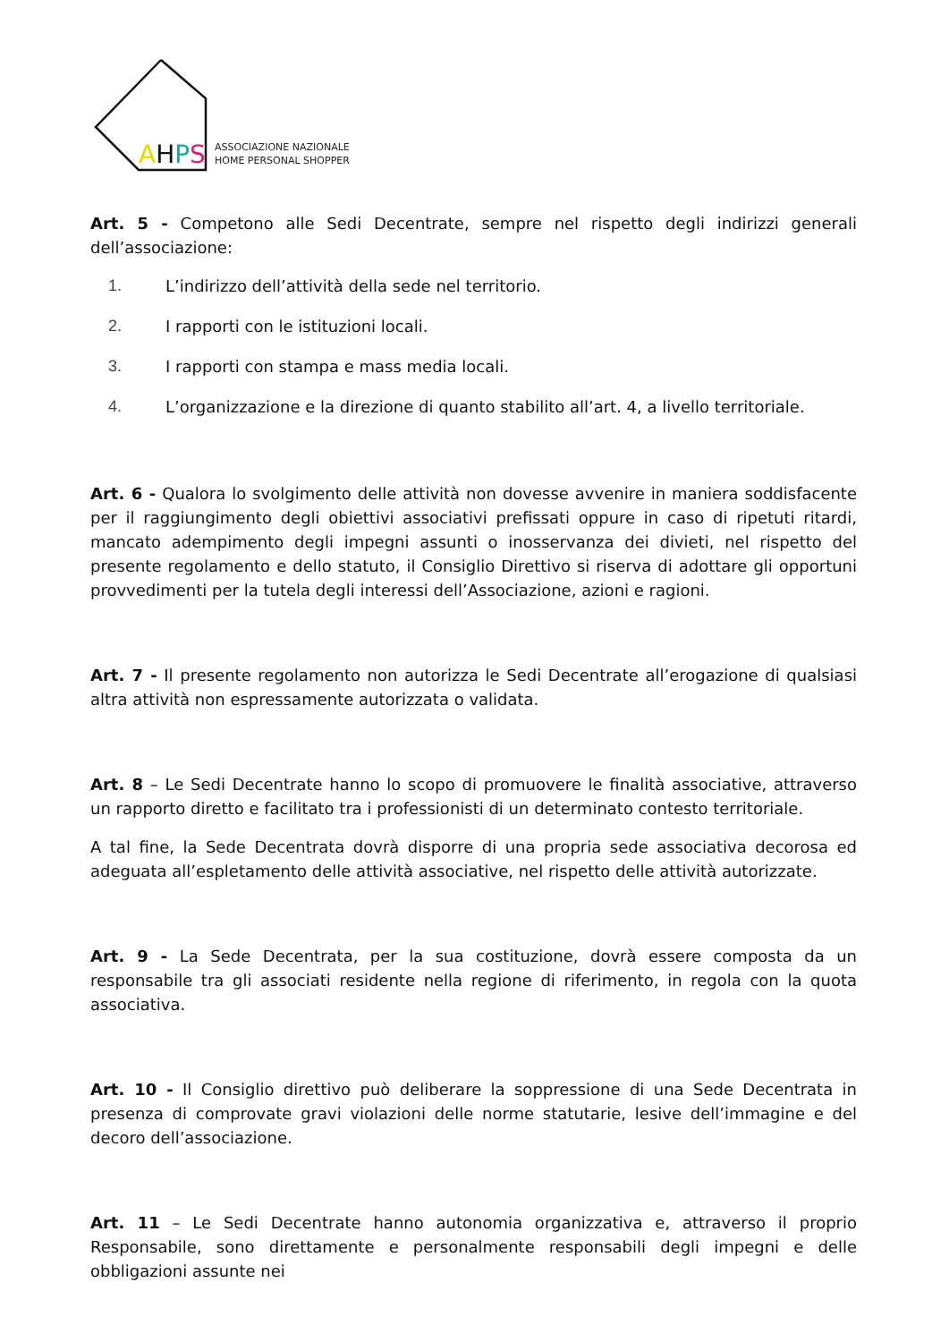AHPS
ASSOCIAZIONE NAZIONALE
HOME PERSONAL SHOPPER
Art. 5 - Competono alle Sedi Decentrate, sempre nel rispetto degli indirizzi generali dell’associazione:
1. L’indirizzo dell’attività della sede nel territorio.
2. I rapporti con le istituzioni locali.
3. I rapporti con stampa e mass media locali.
4. L’organizzazione e la direzione di quanto stabilito all’art. 4, a livello territoriale.
Art. 6 - Qualora lo svolgimento delle attività non dovesse avvenire in maniera soddisfacente per il raggiungimento degli obiettivi associativi prefissati oppure in caso di ripetuti ritardi, mancato adempimento degli impegni assunti o inosservanza dei divieti, nel rispetto del presente regolamento e dello statuto, il Consiglio Direttivo si riserva di adottare gli opportuni provvedimenti per la tutela degli interessi dell’Associazione, azioni e ragioni.
Art. 7 - Il presente regolamento non autorizza le Sedi Decentrate all’erogazione di qualsiasi altra attività non espressamente autorizzata o validata.
Art. 8 – Le Sedi Decentrate hanno lo scopo di promuovere le finalità associative, attraverso un rapporto diretto e facilitato tra i professionisti di un determinato contesto territoriale.
A tal fine, la Sede Decentrata dovrà disporre di una propria sede associativa decorosa ed adeguata all’espletamento delle attività associative, nel rispetto delle attività autorizzate.
Art. 9 - La Sede Decentrata, per la sua costituzione, dovrà essere composta da un responsabile tra gli associati residente nella regione di riferimento, in regola con la quota associativa.
Art. 10 - Il Consiglio direttivo può deliberare la soppressione di una Sede Decentrata in presenza di comprovate gravi violazioni delle norme statutarie, lesive dell’immagine e del decoro dell’associazione.
Art. 11 – Le Sedi Decentrate hanno autonomia organizzativa e, attraverso il proprio Responsabile, sono direttamente e personalmente responsabili degli impegni e delle obbligazioni assunte nei